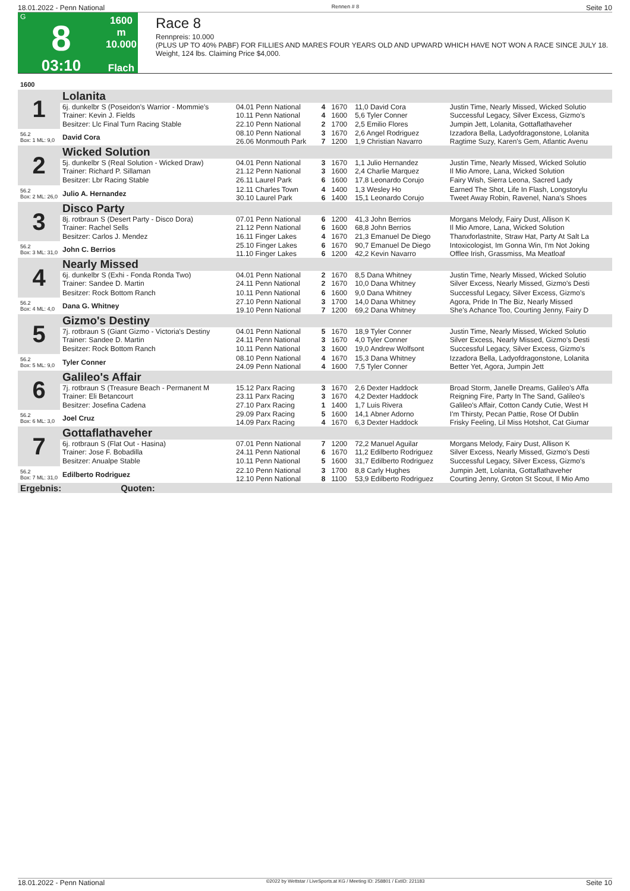18.01.2022 - Penn National Rennen # 8 Seite 10
G
8
03:10
1600 m
10.000
Flach
Race 8
Rennpreis: 10.000
(PLUS UP TO 40% PABF) FOR FILLIES AND MARES FOUR YEARS OLD AND UPWARD WHICH HAVE NOT WON A RACE SINCE JULY 18. Weight, 124 lbs. Claiming Price $4,000.
| 1600 | | | | | | |
| 1 | Lolanita | | | | | |
| | 6j. dunkelbr S (Poseidon's Warrior - Mommie's Trainer: Kevin J. Fields | 04.01 Penn National 10.11 Penn National | 4 4 | 1670 1600 | 11,0 David Cora 5,6 Tyler Conner | Justin Time, Nearly Missed, Wicked Solutio Successful Legacy, Silver Excess, Gizmo's |
| | Besitzer: Llc Final Turn Racing Stable | 22.10 Penn National | 2 | 1700 | 2,5 Emilio Flores | Jumpin Jett, Lolanita, Gottaflathaveher |
| 56.2 Box: 1 ML: 9,0 | David Cora | 08.10 Penn National 26.06 Monmouth Park | 3 7 | 1670 1200 | 2,6 Angel Rodriguez 1,9 Christian Navarro | Izzadora Bella, Ladyofdragonstone, Lolanita Ragtime Suzy, Karen's Gem, Atlantic Avenu |
| 2 | Wicked Solution | | | | | |
| | 5j. dunkelbr S (Real Solution - Wicked Draw) Trainer: Richard P. Sillaman | 04.01 Penn National 21.12 Penn National | 3 3 | 1670 1600 | 1,1 Julio Hernandez 2,4 Charlie Marquez | Justin Time, Nearly Missed, Wicked Solutio Il Mio Amore, Lana, Wicked Solution |
| | Besitzer: Lbr Racing Stable | 26.11 Laurel Park | 6 | 1600 | 17,8 Leonardo Corujo | Fairy Wish, Sierra Leona, Sacred Lady |
| 56.2 Box: 2 ML: 26,0 | Julio A. Hernandez | 12.11 Charles Town 30.10 Laurel Park | 4 6 | 1400 1400 | 1,3 Wesley Ho 15,1 Leonardo Corujo | Earned The Shot, Life In Flash, Longstorylu Tweet Away Robin, Ravenel, Nana's Shoes |
| 3 | Disco Party | | | | | |
| | 8j. rotbraun S (Desert Party - Disco Dora) Trainer: Rachel Sells | 07.01 Penn National 21.12 Penn National | 6 6 | 1200 1600 | 41,3 John Berrios 68,8 John Berrios | Morgans Melody, Fairy Dust, Allison K Il Mio Amore, Lana, Wicked Solution |
| | Besitzer: Carlos J. Mendez | 16.11 Finger Lakes | 4 | 1670 | 21,3 Emanuel De Diego | Thanxforlastnite, Straw Hat, Party At Salt La |
| 56.2 Box: 3 ML: 31,0 | John C. Berrios | 25.10 Finger Lakes 11.10 Finger Lakes | 6 6 | 1670 1200 | 90,7 Emanuel De Diego 42,2 Kevin Navarro | Intoxicologist, Im Gonna Win, I'm Not Joking Offlee Irish, Grassmiss, Ma Meatloaf |
| 4 | Nearly Missed | | | | | |
| | 6j. dunkelbr S (Exhi - Fonda Ronda Two) Trainer: Sandee D. Martin | 04.01 Penn National 24.11 Penn National | 2 2 | 1670 1670 | 8,5 Dana Whitney 10,0 Dana Whitney | Justin Time, Nearly Missed, Wicked Solutio Silver Excess, Nearly Missed, Gizmo's Desti |
| | Besitzer: Rock Bottom Ranch | 10.11 Penn National | 6 | 1600 | 9,0 Dana Whitney | Successful Legacy, Silver Excess, Gizmo's |
| 56.2 Box: 4 ML: 4,0 | Dana G. Whitney | 27.10 Penn National 19.10 Penn National | 3 7 | 1700 1200 | 14,0 Dana Whitney 69,2 Dana Whitney | Agora, Pride In The Biz, Nearly Missed She's Achance Too, Courting Jenny, Fairy D |
| 5 | Gizmo's Destiny | | | | | |
| | 7j. rotbraun S (Giant Gizmo - Victoria's Destiny Trainer: Sandee D. Martin | 04.01 Penn National 24.11 Penn National | 5 3 | 1670 1670 | 18,9 Tyler Conner 4,0 Tyler Conner | Justin Time, Nearly Missed, Wicked Solutio Silver Excess, Nearly Missed, Gizmo's Desti |
| | Besitzer: Rock Bottom Ranch | 10.11 Penn National | 3 | 1600 | 19,0 Andrew Wolfsont | Successful Legacy, Silver Excess, Gizmo's |
| 56.2 Box: 5 ML: 9,0 | Tyler Conner | 08.10 Penn National 24.09 Penn National | 4 4 | 1670 1600 | 15,3 Dana Whitney 7,5 Tyler Conner | Izzadora Bella, Ladyofdragonstone, Lolanita Better Yet, Agora, Jumpin Jett |
| 6 | Galileo's Affair | | | | | |
| | 7j. rotbraun S (Treasure Beach - Permanent M Trainer: Eli Betancourt | 15.12 Parx Racing 23.11 Parx Racing | 3 3 | 1670 1670 | 2,6 Dexter Haddock 4,2 Dexter Haddock | Broad Storm, Janelle Dreams, Galileo's Affa Reigning Fire, Party In The Sand, Galileo's |
| | Besitzer: Josefina Cadena | 27.10 Parx Racing | 1 | 1400 | 1,7 Luis Rivera | Galileo's Affair, Cotton Candy Cutie, West H |
| 56.2 Box: 6 ML: 3,0 | Joel Cruz | 29.09 Parx Racing 14.09 Parx Racing | 5 4 | 1600 1670 | 14,1 Abner Adorno 6,3 Dexter Haddock | I'm Thirsty, Pecan Pattie, Rose Of Dublin Frisky Feeling, Lil Miss Hotshot, Cat Giumar |
| 7 | Gottaflathaveher | | | | | |
| | 6j. rotbraun S (Flat Out - Hasina) Trainer: Jose F. Bobadilla | 07.01 Penn National 24.11 Penn National | 7 6 | 1200 1670 | 72,2 Manuel Aguilar 11,2 Edilberto Rodriguez | Morgans Melody, Fairy Dust, Allison K Silver Excess, Nearly Missed, Gizmo's Desti |
| | Besitzer: Anualpe Stable | 10.11 Penn National | 5 | 1600 | 31,7 Edilberto Rodriguez | Successful Legacy, Silver Excess, Gizmo's |
| 56.2 Box: 7 ML: 31,0 | Edilberto Rodriguez | 22.10 Penn National 12.10 Penn National | 3 8 | 1700 1100 | 8,8 Carly Hughes 53,9 Edilberto Rodriguez | Jumpin Jett, Lolanita, Gottaflathaveher Courting Jenny, Groton St Scout, Il Mio Amo |
| Ergebnis: Quoten: | | | | | | |
18.01.2022 - Penn National ©2022 by Wettstar / LiveSports.at KG / Meeting ID: 258801 / ExtID: 221183 Seite 10